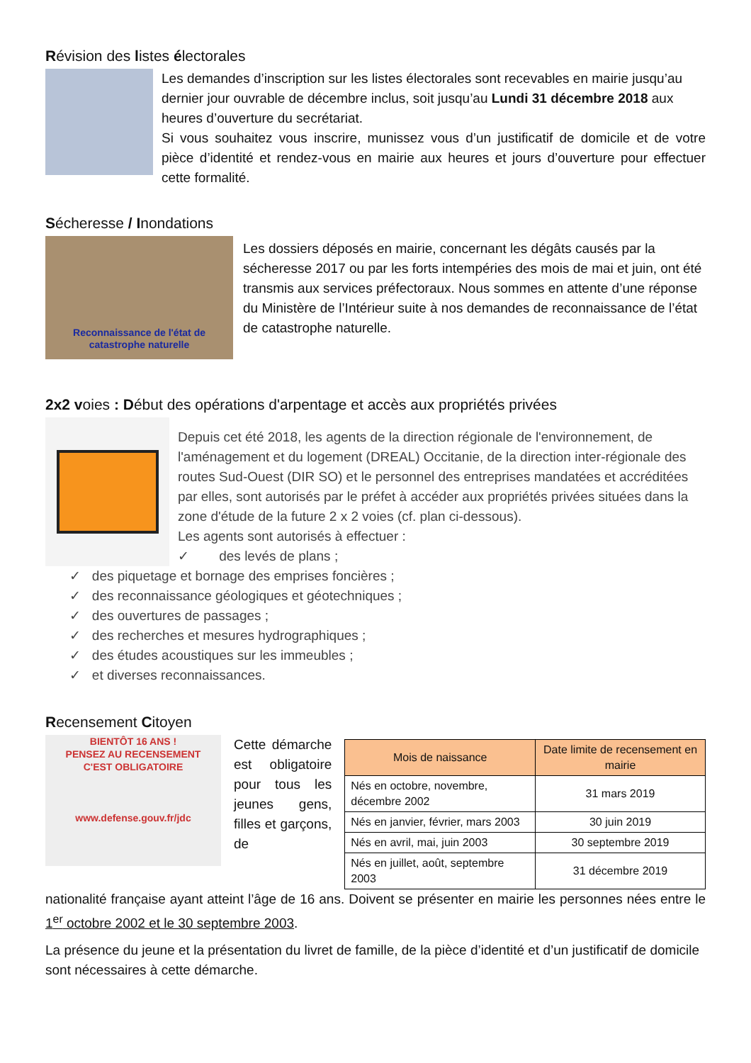Révision des listes électorales
Les demandes d’inscription sur les listes électorales sont recevables en mairie jusqu’au dernier jour ouvrable de décembre inclus, soit jusqu’au Lundi 31 décembre 2018 aux heures d’ouverture du secrétariat.
Si vous souhaitez vous inscrire, munissez vous d’un justificatif de domicile et de votre pièce d’identité et rendez-vous en mairie aux heures et jours d’ouverture pour effectuer cette formalité.
Sécheresse / Inondations
Reconnaissance de l'état de
catastrophe naturelle
Les dossiers déposés en mairie, concernant les dégâts causés par la sécheresse 2017 ou par les forts intempéries des mois de mai et juin, ont été transmis aux services préfectoraux. Nous sommes en attente d’une réponse du Ministère de l’Intérieur suite à nos demandes de reconnaissance de l’état de catastrophe naturelle.
2x2 voies : Début des opérations d'arpentage et accès aux propriétés privées
Depuis cet été 2018, les agents de la direction régionale de l'environnement, de l'aménagement et du logement (DREAL) Occitanie, de la direction inter-régionale des routes Sud-Ouest (DIR SO) et le personnel des entreprises mandatées et accréditées par elles, sont autorisés par le préfet à accéder aux propriétés privées situées dans la zone d'étude de la future 2 x 2 voies (cf. plan ci-dessous).
Les agents sont autorisés à effectuer :
✓ des levés de plans ;
✓ des piquetage et bornage des emprises foncières ;
✓ des reconnaissance géologiques et géotechniques ;
✓ des ouvertures de passages ;
✓ des recherches et mesures hydrographiques ;
✓ des études acoustiques sur les immeubles ;
✓ et diverses reconnaissances.
Recensement Citoyen
BIENTÔT 16 ANS !
PENSEZ AU RECENSEMENT
C'EST OBLIGATOIRE
www.defense.gouv.fr/jdc
Cette démarche est obligatoire pour tous les jeunes gens, filles et garçons, de
| Mois de naissance | Date limite de recensement en mairie |
| --- | --- |
| Nés en octobre, novembre, décembre 2002 | 31 mars 2019 |
| Nés en janvier, février, mars 2003 | 30 juin 2019 |
| Nés en avril, mai, juin 2003 | 30 septembre 2019 |
| Nés en juillet, août, septembre 2003 | 31 décembre 2019 |
nationalité française ayant atteint l’âge de 16 ans. Doivent se présenter en mairie les personnes nées entre le 1<sup>er</sup> octobre 2002 et le 30 septembre 2003.
La présence du jeune et la présentation du livret de famille, de la pièce d’identité et d’un justificatif de domicile sont nécessaires à cette démarche.